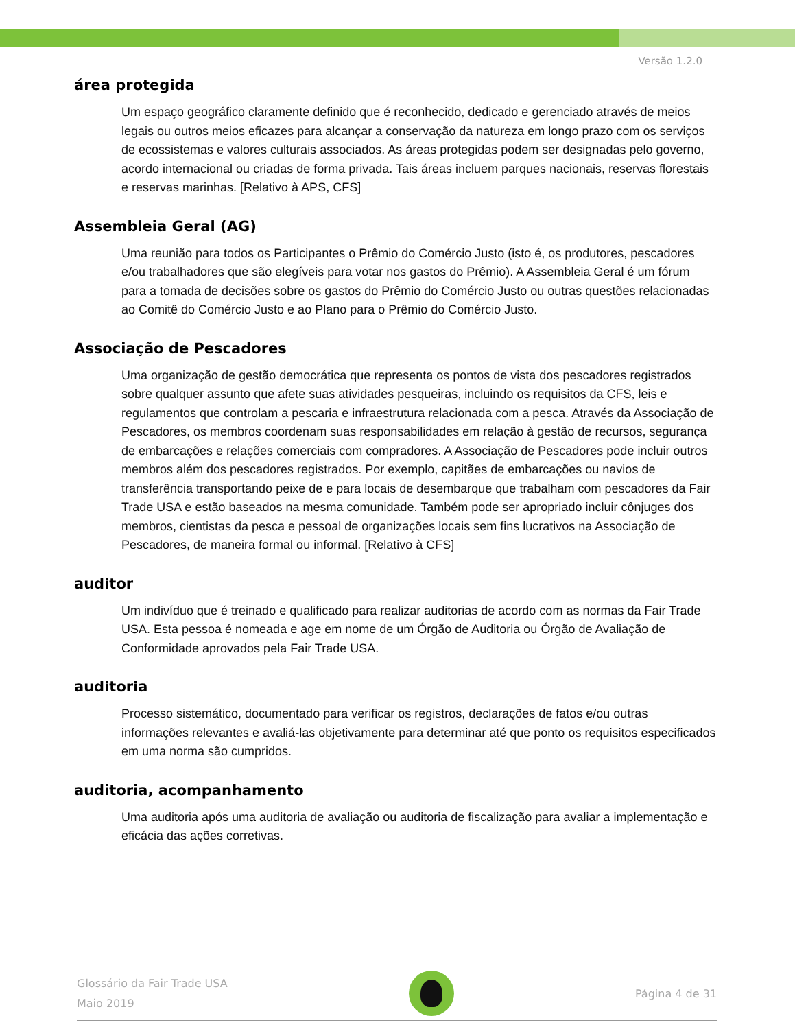Versão 1.2.0
área protegida
Um espaço geográfico claramente definido que é reconhecido, dedicado e gerenciado através de meios legais ou outros meios eficazes para alcançar a conservação da natureza em longo prazo com os serviços de ecossistemas e valores culturais associados. As áreas protegidas podem ser designadas pelo governo, acordo internacional ou criadas de forma privada. Tais áreas incluem parques nacionais, reservas florestais e reservas marinhas. [Relativo à APS, CFS]
Assembleia Geral (AG)
Uma reunião para todos os Participantes o Prêmio do Comércio Justo (isto é, os produtores, pescadores e/ou trabalhadores que são elegíveis para votar nos gastos do Prêmio). A Assembleia Geral é um fórum para a tomada de decisões sobre os gastos do Prêmio do Comércio Justo ou outras questões relacionadas ao Comitê do Comércio Justo e ao Plano para o Prêmio do Comércio Justo.
Associação de Pescadores
Uma organização de gestão democrática que representa os pontos de vista dos pescadores registrados sobre qualquer assunto que afete suas atividades pesqueiras, incluindo os requisitos da CFS, leis e regulamentos que controlam a pescaria e infraestrutura relacionada com a pesca. Através da Associação de Pescadores, os membros coordenam suas responsabilidades em relação à gestão de recursos, segurança de embarcações e relações comerciais com compradores. A Associação de Pescadores pode incluir outros membros além dos pescadores registrados. Por exemplo, capitães de embarcações ou navios de transferência transportando peixe de e para locais de desembarque que trabalham com pescadores da Fair Trade USA e estão baseados na mesma comunidade. Também pode ser apropriado incluir cônjuges dos membros, cientistas da pesca e pessoal de organizações locais sem fins lucrativos na Associação de Pescadores, de maneira formal ou informal. [Relativo à CFS]
auditor
Um indivíduo que é treinado e qualificado para realizar auditorias de acordo com as normas da Fair Trade USA. Esta pessoa é nomeada e age em nome de um Órgão de Auditoria ou Órgão de Avaliação de Conformidade aprovados pela Fair Trade USA.
auditoria
Processo sistemático, documentado para verificar os registros, declarações de fatos e/ou outras informações relevantes e avaliá-las objetivamente para determinar até que ponto os requisitos especificados em uma norma são cumpridos.
auditoria, acompanhamento
Uma auditoria após uma auditoria de avaliação ou auditoria de fiscalização para avaliar a implementação e eficácia das ações corretivas.
Glossário da Fair Trade USA
Maio 2019
Página 4 de 31